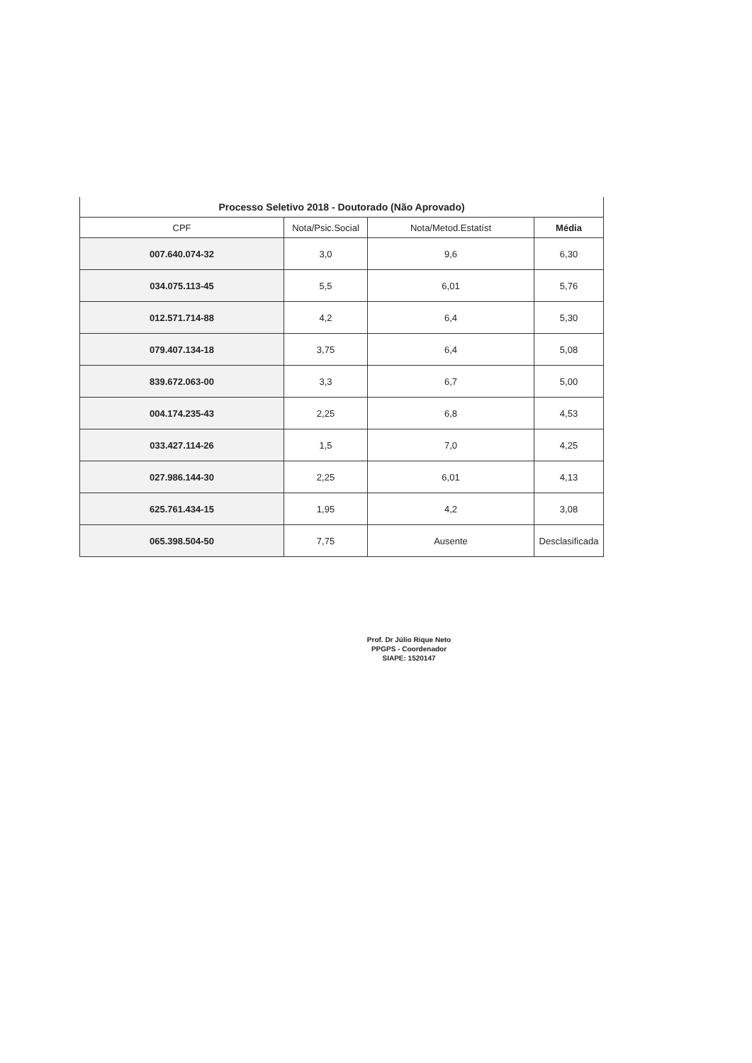| Processo Seletivo 2018 - Doutorado (Não Aprovado) | | | |
| --- | --- | --- | --- |
| CPF | Nota/Psic.Social | Nota/Metod.Estatíst | Média |
| 007.640.074-32 | 3,0 | 9,6 | 6,30 |
| 034.075.113-45 | 5,5 | 6,01 | 5,76 |
| 012.571.714-88 | 4,2 | 6,4 | 5,30 |
| 079.407.134-18 | 3,75 | 6,4 | 5,08 |
| 839.672.063-00 | 3,3 | 6,7 | 5,00 |
| 004.174.235-43 | 2,25 | 6,8 | 4,53 |
| 033.427.114-26 | 1,5 | 7,0 | 4,25 |
| 027.986.144-30 | 2,25 | 6,01 | 4,13 |
| 625.761.434-15 | 1,95 | 4,2 | 3,08 |
| 065.398.504-50 | 7,75 | Ausente | Desclasificada |
Prof. Dr Júlio Rique Neto
PPGPS - Coordenador
SIAPE: 1520147